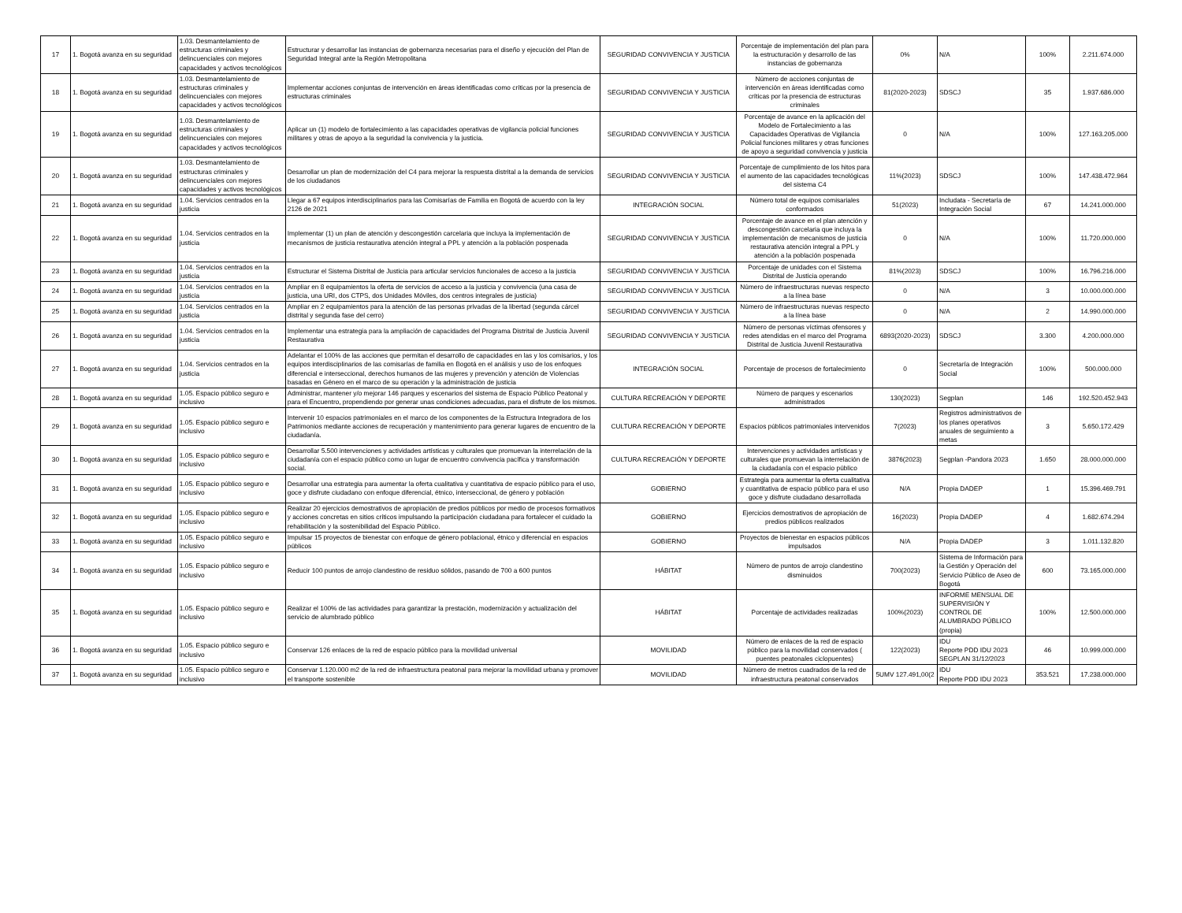| 17 | 1. Bogotá avanza en su seguridad | 1.03. Desmantelamiento de estructuras criminales y delincuenciales con mejores capacidades y activos tecnológicos | Estructurar y desarrollar las instancias de gobernanza necesarias para el diseño y ejecución del Plan de Seguridad Integral ante la Región Metropolitana | SEGURIDAD CONVIVENCIA Y JUSTICIA | Porcentaje de implementación del plan para la estructuración y desarrollo de las instancias de gobernanza | 0% | N/A | 100% | 2.211.674.000 |
| 18 | 1. Bogotá avanza en su seguridad | 1.03. Desmantelamiento de estructuras criminales y delincuenciales con mejores capacidades y activos tecnológicos | Implementar acciones conjuntas de intervención en áreas identificadas como críticas por la presencia de estructuras criminales | SEGURIDAD CONVIVENCIA Y JUSTICIA | Número de acciones conjuntas de intervención en áreas identificadas como críticas por la presencia de estructuras criminales | 81(2020-2023) | SDSCJ | 35 | 1.937.686.000 |
| 19 | 1. Bogotá avanza en su seguridad | 1.03. Desmantelamiento de estructuras criminales y delincuenciales con mejores capacidades y activos tecnológicos | Aplicar un (1) modelo de fortalecimiento a las capacidades operativas de vigilancia policial funciones militares y otras de apoyo a la seguridad la convivencia y la justicia. | SEGURIDAD CONVIVENCIA Y JUSTICIA | Porcentaje de avance en la aplicación del Modelo de Fortalecimiento a las Capacidades Operativas de Vigilancia Policial funciones militares y otras funciones de apoyo a seguridad convivencia y justicia | 0 | N/A | 100% | 127.163.205.000 |
| 20 | 1. Bogotá avanza en su seguridad | 1.03. Desmantelamiento de estructuras criminales y delincuenciales con mejores capacidades y activos tecnológicos | Desarrollar un plan de modernización del C4 para mejorar la respuesta distrital a la demanda de servicios de los ciudadanos | SEGURIDAD CONVIVENCIA Y JUSTICIA | Porcentaje de cumplimiento de los hitos para el aumento de las capacidades tecnológicas del sistema C4 | 11%(2023) | SDSCJ | 100% | 147.438.472.964 |
| 21 | 1. Bogotá avanza en su seguridad | 1.04. Servicios centrados en la justicia | Llegar a 67 equipos interdisciplinarios para las Comisarías de Familia en Bogotá de acuerdo con la ley 2126 de 2021 | INTEGRACIÓN SOCIAL | Número total de equipos comisariales conformados | 51(2023) | Includata - Secretaría de Integración Social | 67 | 14.241.000.000 |
| 22 | 1. Bogotá avanza en su seguridad | 1.04. Servicios centrados en la justicia | Implementar (1) un plan de atención y descongestión carcelaria que incluya la implementación de mecanismos de justicia restaurativa atención integral a PPL y atención a la población pospenada | SEGURIDAD CONVIVENCIA Y JUSTICIA | Porcentaje de avance en el plan atención y descongestión carcelaria que incluya la implementación de mecanismos de justicia restaurativa atención integral a PPL y atención a la población pospenada | 0 | N/A | 100% | 11.720.000.000 |
| 23 | 1. Bogotá avanza en su seguridad | 1.04. Servicios centrados en la justicia | Estructurar el Sistema Distrital de Justicia para articular servicios funcionales de acceso a la justicia | SEGURIDAD CONVIVENCIA Y JUSTICIA | Porcentaje de unidades con el Sistema Distrital de Justicia operando | 81%(2023) | SDSCJ | 100% | 16.796.216.000 |
| 24 | 1. Bogotá avanza en su seguridad | 1.04. Servicios centrados en la justicia | Ampliar en 8 equipamientos la oferta de servicios de acceso a la justicia y convivencia (una casa de justicia, una URI, dos CTPS, dos Unidades Móviles, dos centros integrales de justicia) | SEGURIDAD CONVIVENCIA Y JUSTICIA | Número de infraestructuras nuevas respecto a la línea base | 0 | N/A | 3 | 10.000.000.000 |
| 25 | 1. Bogotá avanza en su seguridad | 1.04. Servicios centrados en la justicia | Ampliar en 2 equipamientos para la atención de las personas privadas de la libertad (segunda cárcel distrital y segunda fase del cerro) | SEGURIDAD CONVIVENCIA Y JUSTICIA | Número de infraestructuras nuevas respecto a la línea base | 0 | N/A | 2 | 14.990.000.000 |
| 26 | 1. Bogotá avanza en su seguridad | 1.04. Servicios centrados en la justicia | Implementar una estrategia para la ampliación de capacidades del Programa Distrital de Justicia Juvenil Restaurativa | SEGURIDAD CONVIVENCIA Y JUSTICIA | Número de personas víctimas ofensores y redes atendidas en el marco del Programa Distrital de Justicia Juvenil Restaurativa | 6893(2020-2023) | SDSCJ | 3.300 | 4.200.000.000 |
| 27 | 1. Bogotá avanza en su seguridad | 1.04. Servicios centrados en la justicia | Adelantar el 100% de las acciones que permitan el desarrollo de capacidades en las y los comisarios, y los equipos interdisciplinarios de las comisarías de familia en Bogotá en el análisis y uso de los enfoques diferencial e interseccional, derechos humanos de las mujeres y prevención y atención de Violencias basadas en Género en el marco de su operación y la administración de justicia | INTEGRACIÓN SOCIAL | Porcentaje de procesos de fortalecimiento | 0 | Secretaría de Integración Social | 100% | 500.000.000 |
| 28 | 1. Bogotá avanza en su seguridad | 1.05. Espacio público seguro e inclusivo | Administrar, mantener y/o mejorar 146 parques y escenarios del sistema de Espacio Público Peatonal y para el Encuentro, propendiendo por generar unas condiciones adecuadas, para el disfrute de los mismos. | CULTURA RECREACIÓN Y DEPORTE | Número de parques y escenarios administrados | 130(2023) | Segplan | 146 | 192.520.452.943 |
| 29 | 1. Bogotá avanza en su seguridad | 1.05. Espacio público seguro e inclusivo | Intervenir 10 espacios patrimoniales en el marco de los componentes de la Estructura Integradora de los Patrimonios mediante acciones de recuperación y mantenimiento para generar lugares de encuentro de la ciudadanía. | CULTURA RECREACIÓN Y DEPORTE | Espacios públicos patrimoniales intervenidos | 7(2023) | Registros administrativos de los planes operativos anuales de seguimiento a metas | 3 | 5.650.172.429 |
| 30 | 1. Bogotá avanza en su seguridad | 1.05. Espacio público seguro e inclusivo | Desarrollar 5.500 intervenciones y actividades artísticas y culturales que promuevan la interrelación de la ciudadanía con el espacio público como un lugar de encuentro convivencia pacífica y transformación social. | CULTURA RECREACIÓN Y DEPORTE | Intervenciones y actividades artísticas y culturales que promuevan la interrelación de la ciudadanía con el espacio público | 3876(2023) | Segplan -Pandora 2023 | 1.650 | 28.000.000.000 |
| 31 | 1. Bogotá avanza en su seguridad | 1.05. Espacio público seguro e inclusivo | Desarrollar una estrategia para aumentar la oferta cualitativa y cuantitativa de espacio público para el uso, goce y disfrute ciudadano con enfoque diferencial, étnico, interseccional, de género y población | GOBIERNO | Estrategia para aumentar la oferta cualitativa y cuantitativa de espacio público para el uso goce y disfrute ciudadano desarrollada | N/A | Propia DADEP | 1 | 15.396.469.791 |
| 32 | 1. Bogotá avanza en su seguridad | 1.05. Espacio público seguro e inclusivo | Realizar 20 ejercicios demostrativos de apropiación de predios públicos por medio de procesos formativos y acciones concretas en sitios críticos impulsando la participación ciudadana para fortalecer el cuidado la rehabilitación y la sostenibilidad del Espacio Público. | GOBIERNO | Ejercicios demostrativos de apropiación de predios públicos realizados | 16(2023) | Propia DADEP | 4 | 1.682.674.294 |
| 33 | 1. Bogotá avanza en su seguridad | 1.05. Espacio público seguro e inclusivo | Impulsar 15 proyectos de bienestar con enfoque de género poblacional, étnico y diferencial en espacios públicos | GOBIERNO | Proyectos de bienestar en espacios públicos impulsados | N/A | Propia DADEP | 3 | 1.011.132.820 |
| 34 | 1. Bogotá avanza en su seguridad | 1.05. Espacio público seguro e inclusivo | Reducir 100 puntos de arrojo clandestino de residuo sólidos, pasando de 700 a 600 puntos | HÁBITAT | Número de puntos de arrojo clandestino disminuidos | 700(2023) | Sistema de Información para la Gestión y Operación del Servicio Público de Aseo de Bogotá | 600 | 73.165.000.000 |
| 35 | 1. Bogotá avanza en su seguridad | 1.05. Espacio público seguro e inclusivo | Realizar el 100% de las actividades para garantizar la prestación, modernización y actualización del servicio de alumbrado público | HÁBITAT | Porcentaje de actividades realizadas | 100%(2023) | INFORME MENSUAL DE SUPERVISIÓN Y CONTROL DE ALUMBRADO PÚBLICO (propia) | 100% | 12.500.000.000 |
| 36 | 1. Bogotá avanza en su seguridad | 1.05. Espacio público seguro e inclusivo | Conservar 126 enlaces de la red de espacio público para la movilidad universal | MOVILIDAD | Número de enlaces de la red de espacio público para la movilidad conservados ( puentes peatonales ciclopuentes) | 122(2023) | IDU Reporte PDD IDU 2023 SEGPLAN 31/12/2023 | 46 | 10.999.000.000 |
| 37 | 1. Bogotá avanza en su seguridad | 1.05. Espacio público seguro e inclusivo | Conservar 1.120.000 m2 de la red de infraestructura peatonal para mejorar la movilidad urbana y promover el transporte sostenible | MOVILIDAD | Número de metros cuadrados de la red de infraestructura peatonal conservados | 5UMV 127.491,00(2 | IDU Reporte PDD IDU 2023 | 353.521 | 17.238.000.000 |